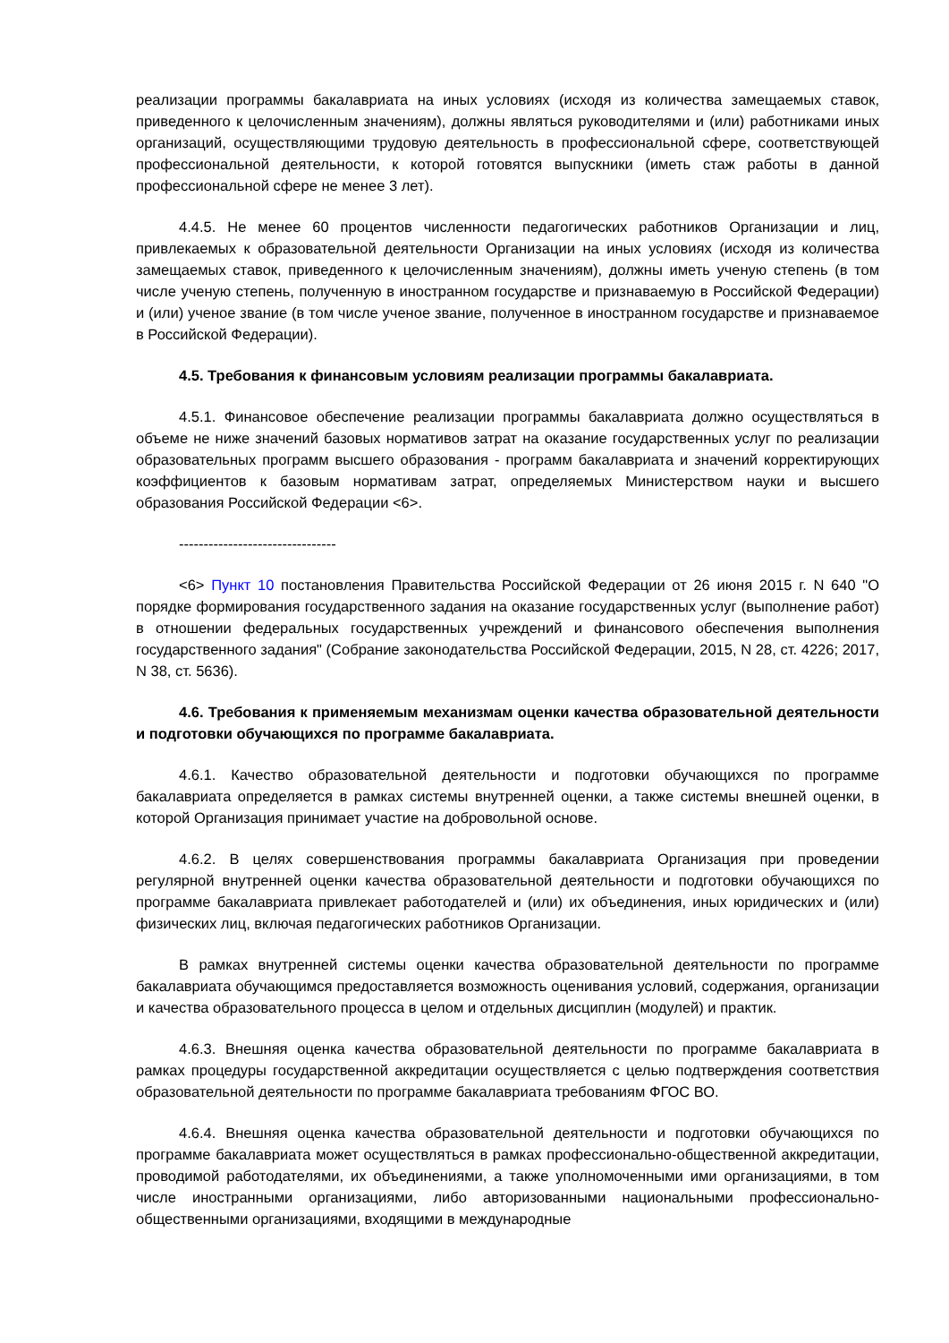реализации программы бакалавриата на иных условиях (исходя из количества замещаемых ставок, приведенного к целочисленным значениям), должны являться руководителями и (или) работниками иных организаций, осуществляющими трудовую деятельность в профессиональной сфере, соответствующей профессиональной деятельности, к которой готовятся выпускники (иметь стаж работы в данной профессиональной сфере не менее 3 лет).
4.4.5. Не менее 60 процентов численности педагогических работников Организации и лиц, привлекаемых к образовательной деятельности Организации на иных условиях (исходя из количества замещаемых ставок, приведенного к целочисленным значениям), должны иметь ученую степень (в том числе ученую степень, полученную в иностранном государстве и признаваемую в Российской Федерации) и (или) ученое звание (в том числе ученое звание, полученное в иностранном государстве и признаваемое в Российской Федерации).
4.5. Требования к финансовым условиям реализации программы бакалавриата.
4.5.1. Финансовое обеспечение реализации программы бакалавриата должно осуществляться в объеме не ниже значений базовых нормативов затрат на оказание государственных услуг по реализации образовательных программ высшего образования - программ бакалавриата и значений корректирующих коэффициентов к базовым нормативам затрат, определяемых Министерством науки и высшего образования Российской Федерации <6>.
--------------------------------
<6> Пункт 10 постановления Правительства Российской Федерации от 26 июня 2015 г. N 640 "О порядке формирования государственного задания на оказание государственных услуг (выполнение работ) в отношении федеральных государственных учреждений и финансового обеспечения выполнения государственного задания" (Собрание законодательства Российской Федерации, 2015, N 28, ст. 4226; 2017, N 38, ст. 5636).
4.6. Требования к применяемым механизмам оценки качества образовательной деятельности и подготовки обучающихся по программе бакалавриата.
4.6.1. Качество образовательной деятельности и подготовки обучающихся по программе бакалавриата определяется в рамках системы внутренней оценки, а также системы внешней оценки, в которой Организация принимает участие на добровольной основе.
4.6.2. В целях совершенствования программы бакалавриата Организация при проведении регулярной внутренней оценки качества образовательной деятельности и подготовки обучающихся по программе бакалавриата привлекает работодателей и (или) их объединения, иных юридических и (или) физических лиц, включая педагогических работников Организации.
В рамках внутренней системы оценки качества образовательной деятельности по программе бакалавриата обучающимся предоставляется возможность оценивания условий, содержания, организации и качества образовательного процесса в целом и отдельных дисциплин (модулей) и практик.
4.6.3. Внешняя оценка качества образовательной деятельности по программе бакалавриата в рамках процедуры государственной аккредитации осуществляется с целью подтверждения соответствия образовательной деятельности по программе бакалавриата требованиям ФГОС ВО.
4.6.4. Внешняя оценка качества образовательной деятельности и подготовки обучающихся по программе бакалавриата может осуществляться в рамках профессионально-общественной аккредитации, проводимой работодателями, их объединениями, а также уполномоченными ими организациями, в том числе иностранными организациями, либо авторизованными национальными профессионально-общественными организациями, входящими в международные